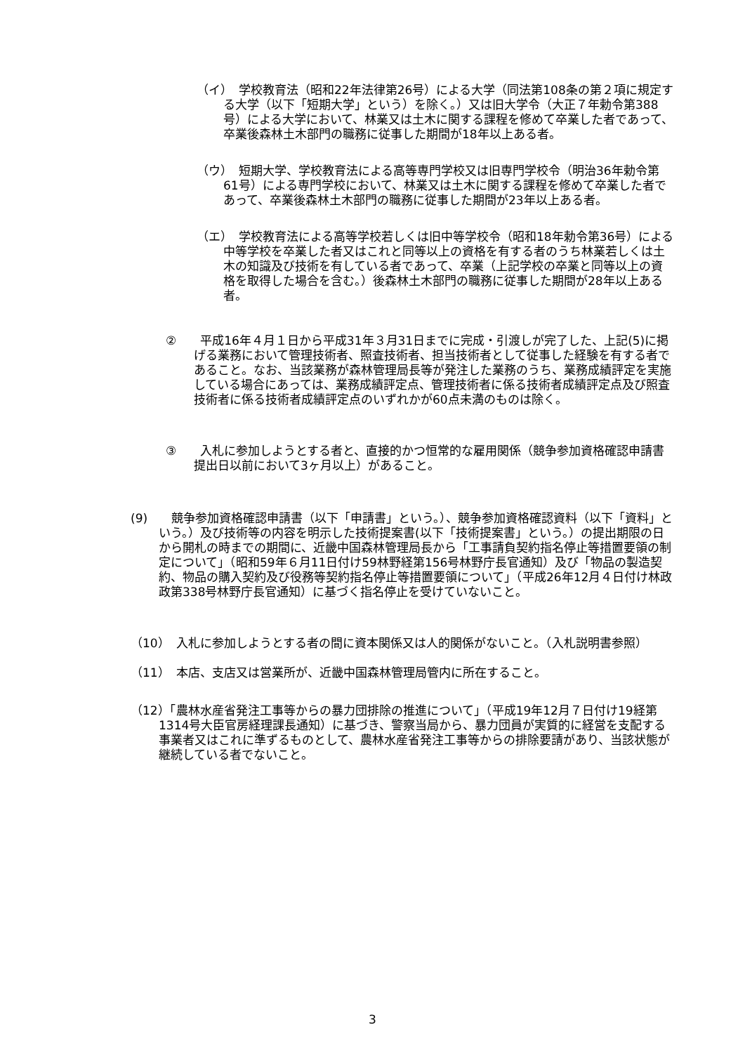（イ）　学校教育法（昭和22年法律第26号）による大学（同法第108条の第２項に規定する大学（以下「短期大学」という）を除く。）又は旧大学令（大正７年勅令第388号）による大学において、林業又は土木に関する課程を修めて卒業した者であって、卒業後森林土木部門の職務に従事した期間が18年以上ある者。
（ウ）　短期大学、学校教育法による高等専門学校又は旧専門学校令（明治36年勅令第61号）による専門学校において、林業又は土木に関する課程を修めて卒業した者であって、卒業後森林土木部門の職務に従事した期間が23年以上ある者。
（エ）　学校教育法による高等学校若しくは旧中等学校令（昭和18年勅令第36号）による中等学校を卒業した者又はこれと同等以上の資格を有する者のうち林業若しくは土木の知識及び技術を有している者であって、卒業（上記学校の卒業と同等以上の資格を取得した場合を含む。）後森林土木部門の職務に従事した期間が28年以上ある者。
②　　平成16年４月１日から平成31年３月31日までに完成・引渡しが完了した、上記(5)に掲げる業務において管理技術者、照査技術者、担当技術者として従事した経験を有する者であること。なお、当該業務が森林管理局長等が発注した業務のうち、業務成績評定を実施している場合にあっては、業務成績評定点、管理技術者に係る技術者成績評定点及び照査技術者に係る技術者成績評定点のいずれかが60点未満のものは除く。
③　　入札に参加しようとする者と、直接的かつ恒常的な雇用関係（競争参加資格確認申請書提出日以前において3ヶ月以上）があること。
(9)　　競争参加資格確認申請書（以下「申請書」という。）、競争参加資格確認資料（以下「資料」という。）及び技術等の内容を明示した技術提案書(以下「技術提案書」という。）の提出期限の日から開札の時までの期間に、近畿中国森林管理局長から「工事請負契約指名停止等措置要領の制定について」（昭和59年６月11日付け59林野経第156号林野庁長官通知）及び「物品の製造契約、物品の購入契約及び役務等契約指名停止等措置要領について」（平成26年12月４日付け林政政第338号林野庁長官通知）に基づく指名停止を受けていないこと。
（10）　入札に参加しようとする者の間に資本関係又は人的関係がないこと。（入札説明書参照）
（11）　本店、支店又は営業所が、近畿中国森林管理局管内に所在すること。
（12）「農林水産省発注工事等からの暴力団排除の推進について」（平成19年12月７日付け19経第1314号大臣官房経理課長通知）に基づき、警察当局から、暴力団員が実質的に経営を支配する事業者又はこれに準ずるものとして、農林水産省発注工事等からの排除要請があり、当該状態が継続している者でないこと。
3